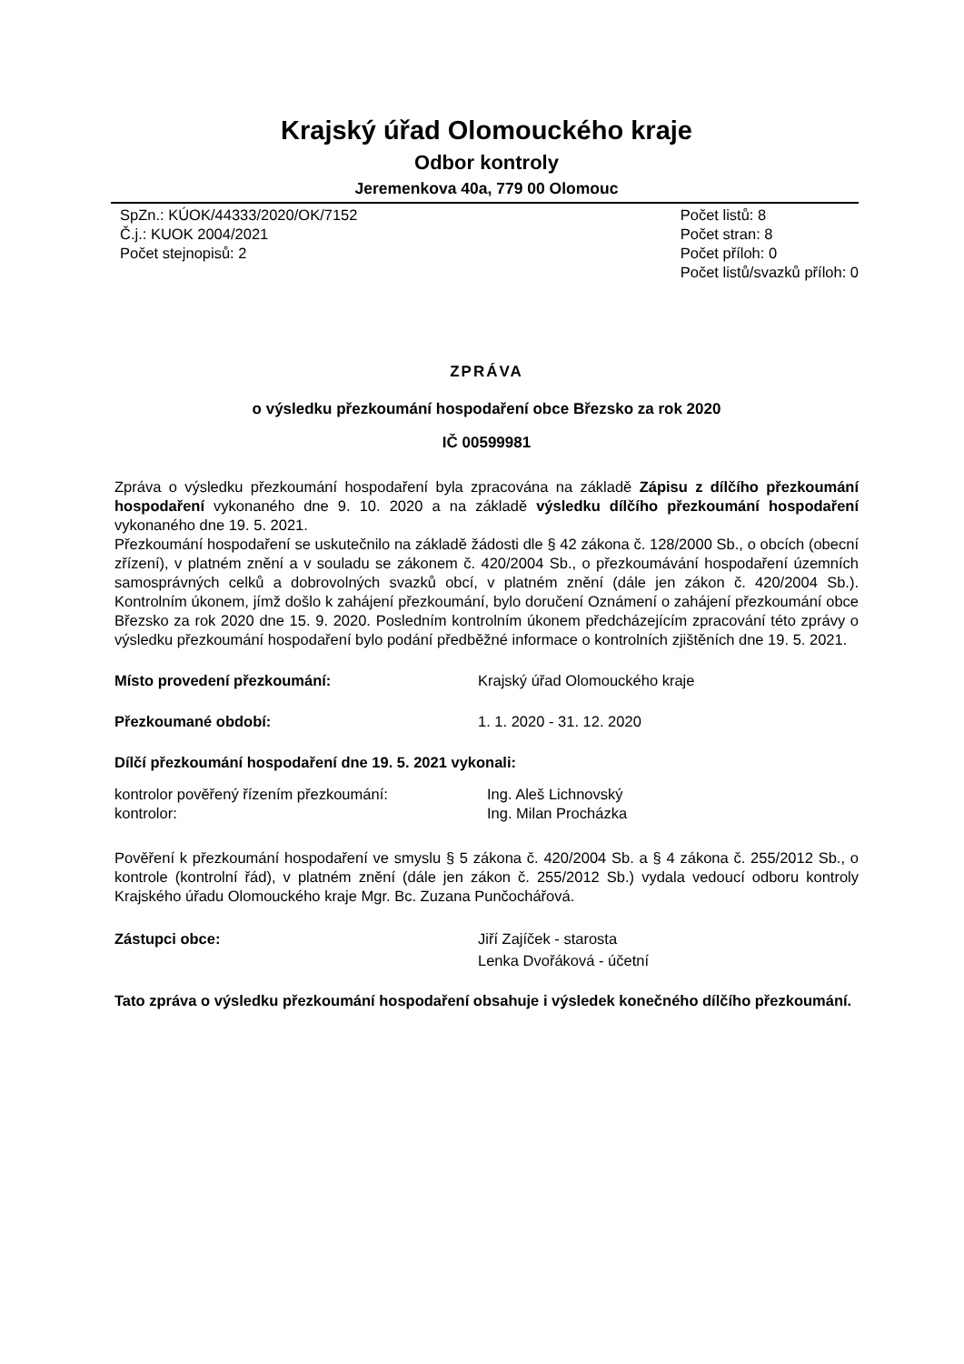Krajský úřad Olomouckého kraje
Odbor kontroly
Jeremenkova 40a, 779 00 Olomouc
SpZn.: KÚOK/44333/2020/OK/7152
Č.j.: KUOK 2004/2021
Počet stejnopisů: 2
Počet listů: 8
Počet stran: 8
Počet příloh: 0
Počet listů/svazků příloh: 0
ZPRÁVA
o výsledku přezkoumání hospodaření obce Březsko za rok 2020
IČ 00599981
Zpráva o výsledku přezkoumání hospodaření byla zpracována na základě Zápisu z dílčího přezkoumání hospodaření vykonaného dne 9. 10. 2020 a na základě výsledku dílčího přezkoumání hospodaření vykonaného dne 19. 5. 2021.
Přezkoumání hospodaření se uskutečnilo na základě žádosti dle § 42 zákona č. 128/2000 Sb., o obcích (obecní zřízení), v platném znění a v souladu se zákonem č. 420/2004 Sb., o přezkoumávání hospodaření územních samosprávných celků a dobrovolných svazků obcí, v platném znění (dále jen zákon č. 420/2004 Sb.). Kontrolním úkonem, jímž došlo k zahájení přezkoumání, bylo doručení Oznámení o zahájení přezkoumání obce Březsko za rok 2020 dne 15. 9. 2020. Posledním kontrolním úkonem předcházejícím zpracování této zprávy o výsledku přezkoumání hospodaření bylo podání předběžné informace o kontrolních zjištěních dne 19. 5. 2021.
Místo provedení přezkoumání: Krajský úřad Olomouckého kraje
Přezkoumané období: 1. 1. 2020 - 31. 12. 2020
Dílčí přezkoumání hospodaření dne 19. 5. 2021 vykonali:
kontrolor pověřený řízením přezkoumání:
kontrolor:
Ing. Aleš Lichnovský
Ing. Milan Procházka
Pověření k přezkoumání hospodaření ve smyslu § 5 zákona č. 420/2004 Sb. a § 4 zákona č. 255/2012 Sb., o kontrole (kontrolní řád), v platném znění (dále jen zákon č. 255/2012 Sb.) vydala vedoucí odboru kontroly Krajského úřadu Olomouckého kraje Mgr. Bc. Zuzana Punčochářová.
Zástupci obce: Jiří Zajíček - starosta
Lenka Dvořáková - účetní
Tato zpráva o výsledku přezkoumání hospodaření obsahuje i výsledek konečného dílčího přezkoumání.